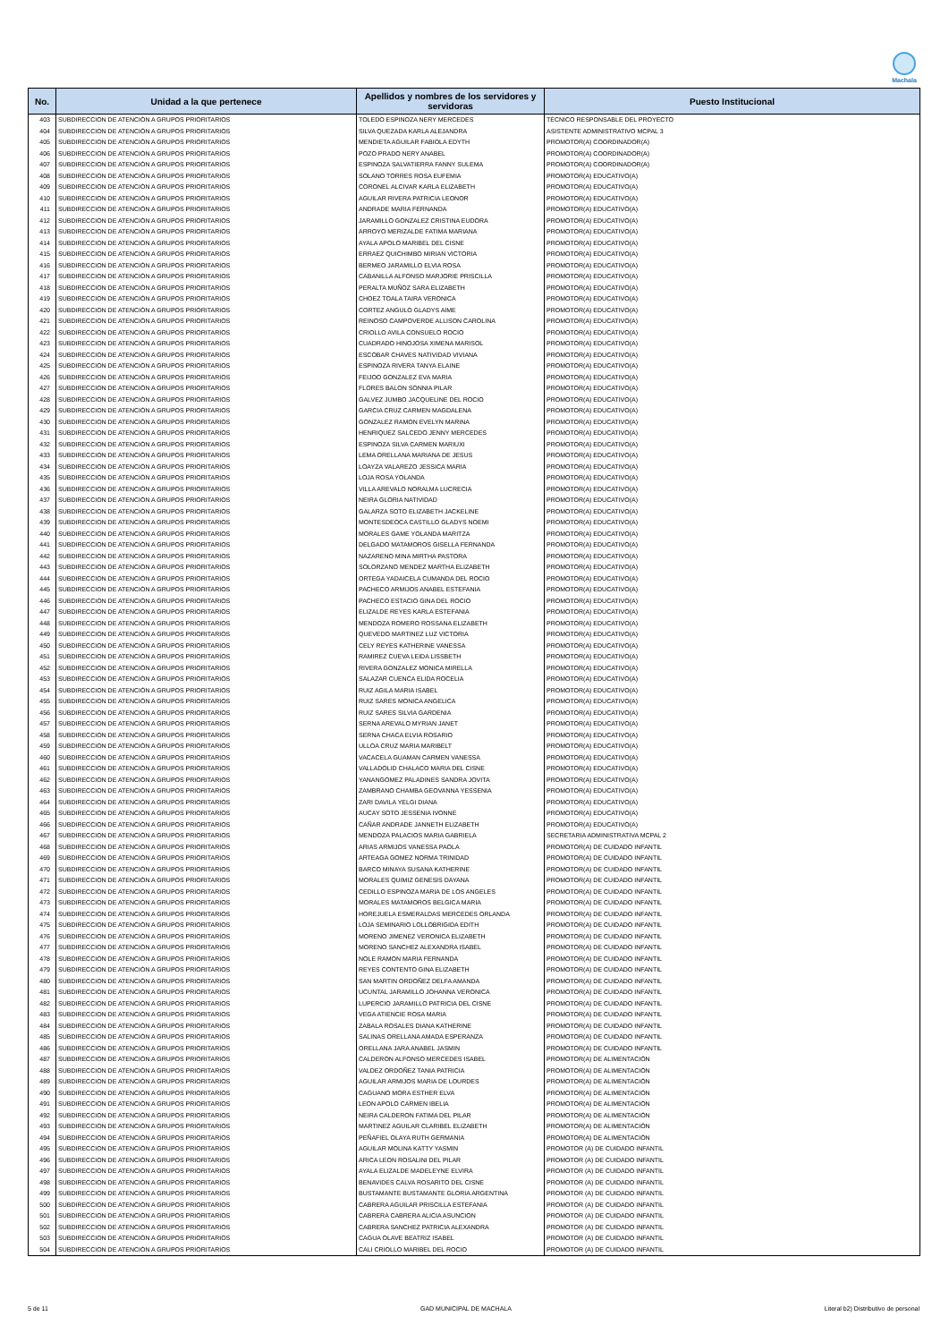Machala
| No. | Unidad a la que pertenece | Apellidos y nombres de los servidores y servidoras | Puesto Institucional |
| --- | --- | --- | --- |
| 403 | SUBDIRECCION DE ATENCIÓN A GRUPOS PRIORITARIOS | TOLEDO ESPINOZA NERY MERCEDES | TÉCNICO RESPONSABLE DEL PROYECTO |
| 404 | SUBDIRECCION DE ATENCIÓN A GRUPOS PRIORITARIOS | SILVA QUEZADA KARLA ALEJANDRA | ASISTENTE ADMINISTRATIVO MCPAL 3 |
| 405 | SUBDIRECCION DE ATENCIÓN A GRUPOS PRIORITARIOS | MENDIETA AGUILAR FABIOLA EDYTH | PROMOTOR(A) COORDINADOR(A) |
| 406 | SUBDIRECCION DE ATENCIÓN A GRUPOS PRIORITARIOS | POZO PRADO NERY ANABEL | PROMOTOR(A) COORDINADOR(A) |
| 407 | SUBDIRECCION DE ATENCIÓN A GRUPOS PRIORITARIOS | ESPINOZA SALVATIERRA FANNY SULEMA | PROMOTOR(A) COORDINADOR(A) |
| 408 | SUBDIRECCION DE ATENCIÓN A GRUPOS PRIORITARIOS | SOLANO TORRES ROSA EUFEMIA | PROMOTOR(A) EDUCATIVO(A) |
| 409 | SUBDIRECCION DE ATENCIÓN A GRUPOS PRIORITARIOS | CORONEL ALCIVAR KARLA ELIZABETH | PROMOTOR(A) EDUCATIVO(A) |
| 410 | SUBDIRECCION DE ATENCIÓN A GRUPOS PRIORITARIOS | AGUILAR RIVERA PATRICIA LEONOR | PROMOTOR(A) EDUCATIVO(A) |
| 411 | SUBDIRECCION DE ATENCIÓN A GRUPOS PRIORITARIOS | ANDRADE MARIA FERNANDA | PROMOTOR(A) EDUCATIVO(A) |
| 412 | SUBDIRECCION DE ATENCIÓN A GRUPOS PRIORITARIOS | JARAMILLO GONZALEZ CRISTINA EUDORA | PROMOTOR(A) EDUCATIVO(A) |
| 413 | SUBDIRECCION DE ATENCIÓN A GRUPOS PRIORITARIOS | ARROYO MERIZALDE FATIMA MARIANA | PROMOTOR(A) EDUCATIVO(A) |
| 414 | SUBDIRECCION DE ATENCIÓN A GRUPOS PRIORITARIOS | AYALA APOLO MARIBEL DEL CISNE | PROMOTOR(A) EDUCATIVO(A) |
| 415 | SUBDIRECCION DE ATENCIÓN A GRUPOS PRIORITARIOS | ERRAEZ QUICHIMBO MIRIAN VICTORIA | PROMOTOR(A) EDUCATIVO(A) |
| 416 | SUBDIRECCION DE ATENCIÓN A GRUPOS PRIORITARIOS | BERMEO JARAMILLO ELVIA ROSA | PROMOTOR(A) EDUCATIVO(A) |
| 417 | SUBDIRECCION DE ATENCIÓN A GRUPOS PRIORITARIOS | CABANILLA ALFONSO MARJORIE PRISCILLA | PROMOTOR(A) EDUCATIVO(A) |
| 418 | SUBDIRECCION DE ATENCIÓN A GRUPOS PRIORITARIOS | PERALTA MUÑOZ SARA ELIZABETH | PROMOTOR(A) EDUCATIVO(A) |
| 419 | SUBDIRECCION DE ATENCIÓN A GRUPOS PRIORITARIOS | CHOEZ TOALA TAIRA VERONICA | PROMOTOR(A) EDUCATIVO(A) |
| 420 | SUBDIRECCION DE ATENCIÓN A GRUPOS PRIORITARIOS | CORTEZ ANGULO GLADYS AIME | PROMOTOR(A) EDUCATIVO(A) |
| 421 | SUBDIRECCION DE ATENCIÓN A GRUPOS PRIORITARIOS | REINOSO CAMPOVERDE ALLISON CAROLINA | PROMOTOR(A) EDUCATIVO(A) |
| 422 | SUBDIRECCION DE ATENCIÓN A GRUPOS PRIORITARIOS | CRIOLLO AVILA CONSUELO ROCIO | PROMOTOR(A) EDUCATIVO(A) |
| 423 | SUBDIRECCION DE ATENCIÓN A GRUPOS PRIORITARIOS | CUADRADO HINOJOSA XIMENA MARISOL | PROMOTOR(A) EDUCATIVO(A) |
| 424 | SUBDIRECCION DE ATENCIÓN A GRUPOS PRIORITARIOS | ESCOBAR CHAVES NATIVIDAD VIVIANA | PROMOTOR(A) EDUCATIVO(A) |
| 425 | SUBDIRECCION DE ATENCIÓN A GRUPOS PRIORITARIOS | ESPINOZA RIVERA TANYA ELAINE | PROMOTOR(A) EDUCATIVO(A) |
| 426 | SUBDIRECCION DE ATENCIÓN A GRUPOS PRIORITARIOS | FEIJOO GONZALEZ EVA MARIA | PROMOTOR(A) EDUCATIVO(A) |
| 427 | SUBDIRECCION DE ATENCIÓN A GRUPOS PRIORITARIOS | FLORES BALON SONNIA PILAR | PROMOTOR(A) EDUCATIVO(A) |
| 428 | SUBDIRECCION DE ATENCIÓN A GRUPOS PRIORITARIOS | GALVEZ JUMBO JACQUELINE DEL ROCIO | PROMOTOR(A) EDUCATIVO(A) |
| 429 | SUBDIRECCION DE ATENCIÓN A GRUPOS PRIORITARIOS | GARCIA CRUZ CARMEN MAGDALENA | PROMOTOR(A) EDUCATIVO(A) |
| 430 | SUBDIRECCION DE ATENCIÓN A GRUPOS PRIORITARIOS | GONZALEZ RAMON EVELYN MARINA | PROMOTOR(A) EDUCATIVO(A) |
| 431 | SUBDIRECCION DE ATENCIÓN A GRUPOS PRIORITARIOS | HENRIQUEZ SALCEDO JENNY MERCEDES | PROMOTOR(A) EDUCATIVO(A) |
| 432 | SUBDIRECCION DE ATENCIÓN A GRUPOS PRIORITARIOS | ESPINOZA SILVA CARMEN MARIUXI | PROMOTOR(A) EDUCATIVO(A) |
| 433 | SUBDIRECCION DE ATENCIÓN A GRUPOS PRIORITARIOS | LEMA ORELLANA MARIANA DE JESUS | PROMOTOR(A) EDUCATIVO(A) |
| 434 | SUBDIRECCION DE ATENCIÓN A GRUPOS PRIORITARIOS | LOAYZA VALAREZO JESSICA MARIA | PROMOTOR(A) EDUCATIVO(A) |
| 435 | SUBDIRECCION DE ATENCIÓN A GRUPOS PRIORITARIOS | LOJA ROSA YOLANDA | PROMOTOR(A) EDUCATIVO(A) |
| 436 | SUBDIRECCION DE ATENCIÓN A GRUPOS PRIORITARIOS | VILLA AREVALO NORALMA LUCRECIA | PROMOTOR(A) EDUCATIVO(A) |
| 437 | SUBDIRECCION DE ATENCIÓN A GRUPOS PRIORITARIOS | NEIRA GLORIA NATIVIDAD | PROMOTOR(A) EDUCATIVO(A) |
| 438 | SUBDIRECCION DE ATENCIÓN A GRUPOS PRIORITARIOS | GALARZA SOTO ELIZABETH JACKELINE | PROMOTOR(A) EDUCATIVO(A) |
| 439 | SUBDIRECCION DE ATENCIÓN A GRUPOS PRIORITARIOS | MONTESDEOCA CASTILLO GLADYS NOEMI | PROMOTOR(A) EDUCATIVO(A) |
| 440 | SUBDIRECCION DE ATENCIÓN A GRUPOS PRIORITARIOS | MORALES GAME YOLANDA MARITZA | PROMOTOR(A) EDUCATIVO(A) |
| 441 | SUBDIRECCION DE ATENCIÓN A GRUPOS PRIORITARIOS | DELGADO MATAMOROS GISELLA FERNANDA | PROMOTOR(A) EDUCATIVO(A) |
| 442 | SUBDIRECCION DE ATENCIÓN A GRUPOS PRIORITARIOS | NAZARENO MINA MIRTHA PASTORA | PROMOTOR(A) EDUCATIVO(A) |
| 443 | SUBDIRECCION DE ATENCIÓN A GRUPOS PRIORITARIOS | SOLORZANO MENDEZ MARTHA ELIZABETH | PROMOTOR(A) EDUCATIVO(A) |
| 444 | SUBDIRECCION DE ATENCIÓN A GRUPOS PRIORITARIOS | ORTEGA YADAICELA CUMANDA DEL ROCIO | PROMOTOR(A) EDUCATIVO(A) |
| 445 | SUBDIRECCION DE ATENCIÓN A GRUPOS PRIORITARIOS | PACHECO ARMIJOS ANABEL ESTEFANIA | PROMOTOR(A) EDUCATIVO(A) |
| 446 | SUBDIRECCION DE ATENCIÓN A GRUPOS PRIORITARIOS | PACHECO ESTACIO GINA DEL ROCIO | PROMOTOR(A) EDUCATIVO(A) |
| 447 | SUBDIRECCION DE ATENCIÓN A GRUPOS PRIORITARIOS | ELIZALDE REYES KARLA ESTEFANIA | PROMOTOR(A) EDUCATIVO(A) |
| 448 | SUBDIRECCION DE ATENCIÓN A GRUPOS PRIORITARIOS | MENDOZA ROMERO ROSSANA ELIZABETH | PROMOTOR(A) EDUCATIVO(A) |
| 449 | SUBDIRECCION DE ATENCIÓN A GRUPOS PRIORITARIOS | QUEVEDO MARTINEZ LUZ VICTORIA | PROMOTOR(A) EDUCATIVO(A) |
| 450 | SUBDIRECCION DE ATENCIÓN A GRUPOS PRIORITARIOS | CELY REYES KATHERINE VANESSA | PROMOTOR(A) EDUCATIVO(A) |
| 451 | SUBDIRECCION DE ATENCIÓN A GRUPOS PRIORITARIOS | RAMIREZ CUEVA LEIDA LISSBETH | PROMOTOR(A) EDUCATIVO(A) |
| 452 | SUBDIRECCION DE ATENCIÓN A GRUPOS PRIORITARIOS | RIVERA GONZALEZ MONICA MIRELLA | PROMOTOR(A) EDUCATIVO(A) |
| 453 | SUBDIRECCION DE ATENCIÓN A GRUPOS PRIORITARIOS | SALAZAR CUENCA ELIDA ROCELIA | PROMOTOR(A) EDUCATIVO(A) |
| 454 | SUBDIRECCION DE ATENCIÓN A GRUPOS PRIORITARIOS | RUIZ AGILA MARIA ISABEL | PROMOTOR(A) EDUCATIVO(A) |
| 455 | SUBDIRECCION DE ATENCIÓN A GRUPOS PRIORITARIOS | RUIZ SARES MONICA ANGELICA | PROMOTOR(A) EDUCATIVO(A) |
| 456 | SUBDIRECCION DE ATENCIÓN A GRUPOS PRIORITARIOS | RUIZ SARES SILVIA GARDENIA | PROMOTOR(A) EDUCATIVO(A) |
| 457 | SUBDIRECCION DE ATENCIÓN A GRUPOS PRIORITARIOS | SERNA AREVALO MYRIAN JANET | PROMOTOR(A) EDUCATIVO(A) |
| 458 | SUBDIRECCION DE ATENCIÓN A GRUPOS PRIORITARIOS | SERNA CHACA ELVIA ROSARIO | PROMOTOR(A) EDUCATIVO(A) |
| 459 | SUBDIRECCION DE ATENCIÓN A GRUPOS PRIORITARIOS | ULLOA CRUZ MARIA MARIBELT | PROMOTOR(A) EDUCATIVO(A) |
| 460 | SUBDIRECCION DE ATENCIÓN A GRUPOS PRIORITARIOS | VACACELA GUAMAN CARMEN VANESSA | PROMOTOR(A) EDUCATIVO(A) |
| 461 | SUBDIRECCION DE ATENCIÓN A GRUPOS PRIORITARIOS | VALLADOLID CHALACO MARIA DEL CISNE | PROMOTOR(A) EDUCATIVO(A) |
| 462 | SUBDIRECCION DE ATENCIÓN A GRUPOS PRIORITARIOS | YANANGOMEZ PALADINES SANDRA JOVITA | PROMOTOR(A) EDUCATIVO(A) |
| 463 | SUBDIRECCION DE ATENCIÓN A GRUPOS PRIORITARIOS | ZAMBRANO CHAMBA GEOVANNA YESSENIA | PROMOTOR(A) EDUCATIVO(A) |
| 464 | SUBDIRECCION DE ATENCIÓN A GRUPOS PRIORITARIOS | ZARI DAVILA YELGI DIANA | PROMOTOR(A) EDUCATIVO(A) |
| 465 | SUBDIRECCION DE ATENCIÓN A GRUPOS PRIORITARIOS | AUCAY SOTO JESSENIA IVONNE | PROMOTOR(A) EDUCATIVO(A) |
| 466 | SUBDIRECCION DE ATENCIÓN A GRUPOS PRIORITARIOS | CAÑAR ANDRADE JANNETH ELIZABETH | PROMOTOR(A) EDUCATIVO(A) |
| 467 | SUBDIRECCION DE ATENCIÓN A GRUPOS PRIORITARIOS | MENDOZA PALACIOS MARIA GABRIELA | SECRETARIA ADMINISTRATIVA MCPAL 2 |
| 468 | SUBDIRECCION DE ATENCIÓN A GRUPOS PRIORITARIOS | ARIAS ARMIJOS VANESSA PAOLA | PROMOTOR(A) DE CUIDADO INFANTIL |
| 469 | SUBDIRECCION DE ATENCIÓN A GRUPOS PRIORITARIOS | ARTEAGA GOMEZ NORMA TRINIDAD | PROMOTOR(A) DE CUIDADO INFANTIL |
| 470 | SUBDIRECCION DE ATENCIÓN A GRUPOS PRIORITARIOS | BARCO MINAYA SUSANA KATHERINE | PROMOTOR(A) DE CUIDADO INFANTIL |
| 471 | SUBDIRECCION DE ATENCIÓN A GRUPOS PRIORITARIOS | MORALES QUIMIZ GENESIS DAYANA | PROMOTOR(A) DE CUIDADO INFANTIL |
| 472 | SUBDIRECCION DE ATENCIÓN A GRUPOS PRIORITARIOS | CEDILLO ESPINOZA MARIA DE LOS ANGELES | PROMOTOR(A) DE CUIDADO INFANTIL |
| 473 | SUBDIRECCION DE ATENCIÓN A GRUPOS PRIORITARIOS | MORALES MATAMOROS BELGICA MARIA | PROMOTOR(A) DE CUIDADO INFANTIL |
| 474 | SUBDIRECCION DE ATENCIÓN A GRUPOS PRIORITARIOS | HOREJUELA ESMERALDAS MERCEDES ORLANDA | PROMOTOR(A) DE CUIDADO INFANTIL |
| 475 | SUBDIRECCION DE ATENCIÓN A GRUPOS PRIORITARIOS | LOJA SEMINARIO LOLLOBRIGIDA EDITH | PROMOTOR(A) DE CUIDADO INFANTIL |
| 476 | SUBDIRECCION DE ATENCIÓN A GRUPOS PRIORITARIOS | MORENO JIMENEZ VERONICA ELIZABETH | PROMOTOR(A) DE CUIDADO INFANTIL |
| 477 | SUBDIRECCION DE ATENCIÓN A GRUPOS PRIORITARIOS | MORENO SANCHEZ ALEXANDRA ISABEL | PROMOTOR(A) DE CUIDADO INFANTIL |
| 478 | SUBDIRECCION DE ATENCIÓN A GRUPOS PRIORITARIOS | NOLE RAMON MARIA FERNANDA | PROMOTOR(A) DE CUIDADO INFANTIL |
| 479 | SUBDIRECCION DE ATENCIÓN A GRUPOS PRIORITARIOS | REYES CONTENTO GINA ELIZABETH | PROMOTOR(A) DE CUIDADO INFANTIL |
| 480 | SUBDIRECCION DE ATENCIÓN A GRUPOS PRIORITARIOS | SAN MARTIN ORDOÑEZ DELFA AMANDA | PROMOTOR(A) DE CUIDADO INFANTIL |
| 481 | SUBDIRECCION DE ATENCIÓN A GRUPOS PRIORITARIOS | UCUNTAL JARAMILLO JOHANNA VERONICA | PROMOTOR(A) DE CUIDADO INFANTIL |
| 482 | SUBDIRECCION DE ATENCIÓN A GRUPOS PRIORITARIOS | LUPERCIO JARAMILLO PATRICIA DEL CISNE | PROMOTOR(A) DE CUIDADO INFANTIL |
| 483 | SUBDIRECCION DE ATENCIÓN A GRUPOS PRIORITARIOS | VEGA ATIENCIE ROSA MARIA | PROMOTOR(A) DE CUIDADO INFANTIL |
| 484 | SUBDIRECCION DE ATENCIÓN A GRUPOS PRIORITARIOS | ZABALA ROSALES DIANA KATHERINE | PROMOTOR(A) DE CUIDADO INFANTIL |
| 485 | SUBDIRECCION DE ATENCIÓN A GRUPOS PRIORITARIOS | SALINAS ORELLANA AMADA ESPERANZA | PROMOTOR(A) DE CUIDADO INFANTIL |
| 486 | SUBDIRECCION DE ATENCIÓN A GRUPOS PRIORITARIOS | ORELLANA JARA ANABEL JASMIN | PROMOTOR(A) DE CUIDADO INFANTIL |
| 487 | SUBDIRECCION DE ATENCIÓN A GRUPOS PRIORITARIOS | CALDERON ALFONSO MERCEDES ISABEL | PROMOTOR(A) DE ALIMENTACIÓN |
| 488 | SUBDIRECCION DE ATENCIÓN A GRUPOS PRIORITARIOS | VALDEZ ORDOÑEZ TANIA PATRICIA | PROMOTOR(A) DE ALIMENTACIÓN |
| 489 | SUBDIRECCION DE ATENCIÓN A GRUPOS PRIORITARIOS | AGUILAR ARMIJOS MARIA DE LOURDES | PROMOTOR(A) DE ALIMENTACIÓN |
| 490 | SUBDIRECCION DE ATENCIÓN A GRUPOS PRIORITARIOS | CAGUANO MORA ESTHER ELVA | PROMOTOR(A) DE ALIMENTACIÓN |
| 491 | SUBDIRECCION DE ATENCIÓN A GRUPOS PRIORITARIOS | LEON APOLO CARMEN IBELIA | PROMOTOR(A) DE ALIMENTACIÓN |
| 492 | SUBDIRECCION DE ATENCIÓN A GRUPOS PRIORITARIOS | NEIRA CALDERON FATIMA DEL PILAR | PROMOTOR(A) DE ALIMENTACIÓN |
| 493 | SUBDIRECCION DE ATENCIÓN A GRUPOS PRIORITARIOS | MARTINEZ AGUILAR CLARIBEL ELIZABETH | PROMOTOR(A) DE ALIMENTACIÓN |
| 494 | SUBDIRECCION DE ATENCIÓN A GRUPOS PRIORITARIOS | PEÑAFIEL OLAYA RUTH GERMANIA | PROMOTOR(A) DE ALIMENTACIÓN |
| 495 | SUBDIRECCION DE ATENCIÓN A GRUPOS PRIORITARIOS | AGUILAR MOLINA KATTY YASMIN | PROMOTOR (A) DE CUIDADO INFANTIL |
| 496 | SUBDIRECCION DE ATENCIÓN A GRUPOS PRIORITARIOS | ARICA LEON ROSALINI DEL PILAR | PROMOTOR (A) DE CUIDADO INFANTIL |
| 497 | SUBDIRECCION DE ATENCIÓN A GRUPOS PRIORITARIOS | AYALA ELIZALDE MADELEYNE ELVIRA | PROMOTOR (A) DE CUIDADO INFANTIL |
| 498 | SUBDIRECCION DE ATENCIÓN A GRUPOS PRIORITARIOS | BENAVIDES CALVA ROSARITO DEL CISNE | PROMOTOR (A) DE CUIDADO INFANTIL |
| 499 | SUBDIRECCION DE ATENCIÓN A GRUPOS PRIORITARIOS | BUSTAMANTE BUSTAMANTE GLORIA ARGENTINA | PROMOTOR (A) DE CUIDADO INFANTIL |
| 500 | SUBDIRECCION DE ATENCIÓN A GRUPOS PRIORITARIOS | CABRERA AGUILAR PRISCILLA ESTEFANIA | PROMOTOR (A) DE CUIDADO INFANTIL |
| 501 | SUBDIRECCION DE ATENCIÓN A GRUPOS PRIORITARIOS | CABRERA CABRERA ALICIA ASUNCION | PROMOTOR (A) DE CUIDADO INFANTIL |
| 502 | SUBDIRECCION DE ATENCIÓN A GRUPOS PRIORITARIOS | CABRERA SANCHEZ PATRICIA ALEXANDRA | PROMOTOR (A) DE CUIDADO INFANTIL |
| 503 | SUBDIRECCION DE ATENCIÓN A GRUPOS PRIORITARIOS | CAGUA OLAVE BEATRIZ ISABEL | PROMOTOR (A) DE CUIDADO INFANTIL |
| 504 | SUBDIRECCION DE ATENCIÓN A GRUPOS PRIORITARIOS | CALI CRIOLLO MARIBEL DEL ROCIO | PROMOTOR (A) DE CUIDADO INFANTIL |
5 de 11 GAD MUNICIPAL DE MACHALA
Literal b2) Distributivo de personal